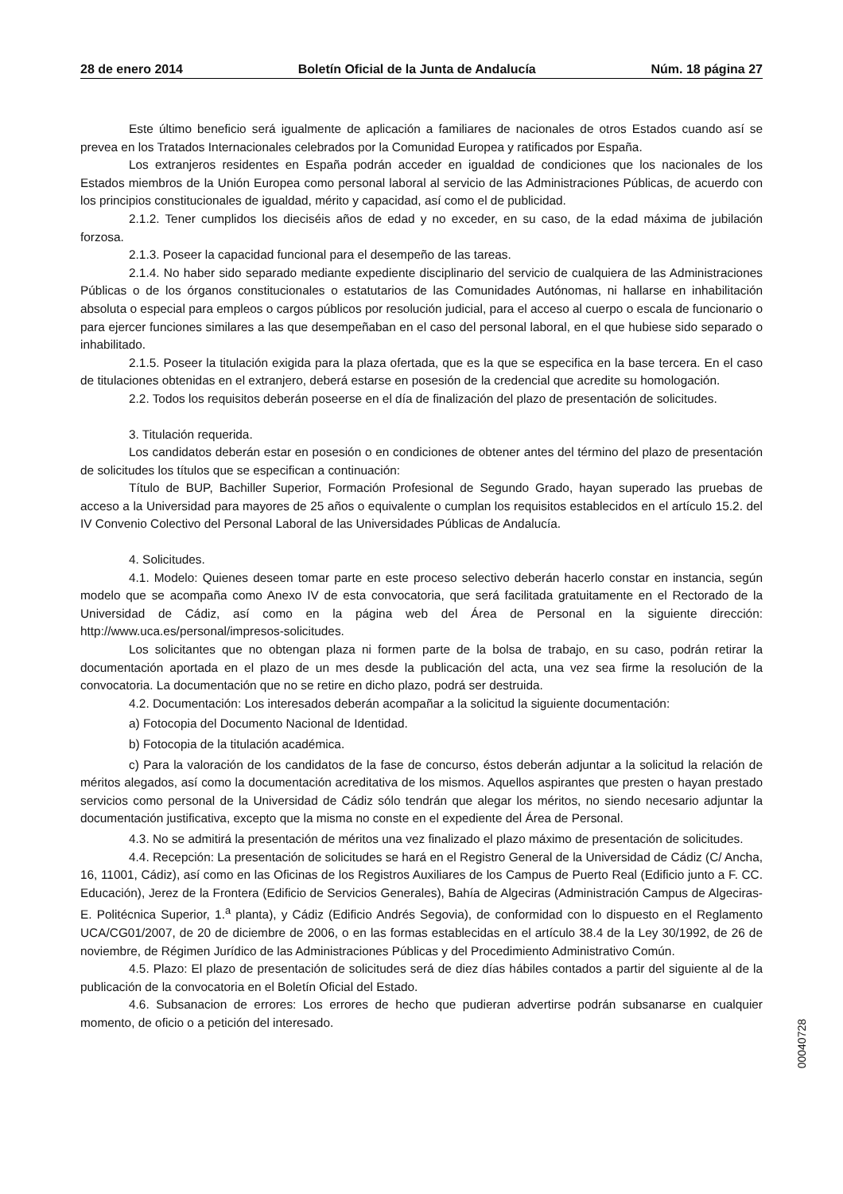28 de enero 2014 Boletín Oficial de la Junta de Andalucía Núm. 18 página 27
Este último beneficio será igualmente de aplicación a familiares de nacionales de otros Estados cuando así se prevea en los Tratados Internacionales celebrados por la Comunidad Europea y ratificados por España.
Los extranjeros residentes en España podrán acceder en igualdad de condiciones que los nacionales de los Estados miembros de la Unión Europea como personal laboral al servicio de las Administraciones Públicas, de acuerdo con los principios constitucionales de igualdad, mérito y capacidad, así como el de publicidad.
2.1.2. Tener cumplidos los dieciséis años de edad y no exceder, en su caso, de la edad máxima de jubilación forzosa.
2.1.3. Poseer la capacidad funcional para el desempeño de las tareas.
2.1.4. No haber sido separado mediante expediente disciplinario del servicio de cualquiera de las Administraciones Públicas o de los órganos constitucionales o estatutarios de las Comunidades Autónomas, ni hallarse en inhabilitación absoluta o especial para empleos o cargos públicos por resolución judicial, para el acceso al cuerpo o escala de funcionario o para ejercer funciones similares a las que desempeñaban en el caso del personal laboral, en el que hubiese sido separado o inhabilitado.
2.1.5. Poseer la titulación exigida para la plaza ofertada, que es la que se especifica en la base tercera. En el caso de titulaciones obtenidas en el extranjero, deberá estarse en posesión de la credencial que acredite su homologación.
2.2. Todos los requisitos deberán poseerse en el día de finalización del plazo de presentación de solicitudes.
3. Titulación requerida.
Los candidatos deberán estar en posesión o en condiciones de obtener antes del término del plazo de presentación de solicitudes los títulos que se especifican a continuación:
Título de BUP, Bachiller Superior, Formación Profesional de Segundo Grado, hayan superado las pruebas de acceso a la Universidad para mayores de 25 años o equivalente o cumplan los requisitos establecidos en el artículo 15.2. del IV Convenio Colectivo del Personal Laboral de las Universidades Públicas de Andalucía.
4. Solicitudes.
4.1. Modelo: Quienes deseen tomar parte en este proceso selectivo deberán hacerlo constar en instancia, según modelo que se acompaña como Anexo IV de esta convocatoria, que será facilitada gratuitamente en el Rectorado de la Universidad de Cádiz, así como en la página web del Área de Personal en la siguiente dirección: http://www.uca.es/personal/impresos-solicitudes.
Los solicitantes que no obtengan plaza ni formen parte de la bolsa de trabajo, en su caso, podrán retirar la documentación aportada en el plazo de un mes desde la publicación del acta, una vez sea firme la resolución de la convocatoria. La documentación que no se retire en dicho plazo, podrá ser destruida.
4.2. Documentación: Los interesados deberán acompañar a la solicitud la siguiente documentación:
a) Fotocopia del Documento Nacional de Identidad.
b) Fotocopia de la titulación académica.
c) Para la valoración de los candidatos de la fase de concurso, éstos deberán adjuntar a la solicitud la relación de méritos alegados, así como la documentación acreditativa de los mismos. Aquellos aspirantes que presten o hayan prestado servicios como personal de la Universidad de Cádiz sólo tendrán que alegar los méritos, no siendo necesario adjuntar la documentación justificativa, excepto que la misma no conste en el expediente del Área de Personal.
4.3. No se admitirá la presentación de méritos una vez finalizado el plazo máximo de presentación de solicitudes.
4.4. Recepción: La presentación de solicitudes se hará en el Registro General de la Universidad de Cádiz (C/ Ancha, 16, 11001, Cádiz), así como en las Oficinas de los Registros Auxiliares de los Campus de Puerto Real (Edificio junto a F. CC. Educación), Jerez de la Frontera (Edificio de Servicios Generales), Bahía de Algeciras (Administración Campus de Algeciras-E. Politécnica Superior, 1.<sup>a</sup> planta), y Cádiz (Edificio Andrés Segovia), de conformidad con lo dispuesto en el Reglamento UCA/CG01/2007, de 20 de diciembre de 2006, o en las formas establecidas en el artículo 38.4 de la Ley 30/1992, de 26 de noviembre, de Régimen Jurídico de las Administraciones Públicas y del Procedimiento Administrativo Común.
4.5. Plazo: El plazo de presentación de solicitudes será de diez días hábiles contados a partir del siguiente al de la publicación de la convocatoria en el Boletín Oficial del Estado.
4.6. Subsanacion de errores: Los errores de hecho que pudieran advertirse podrán subsanarse en cualquier momento, de oficio o a petición del interesado.
00040728